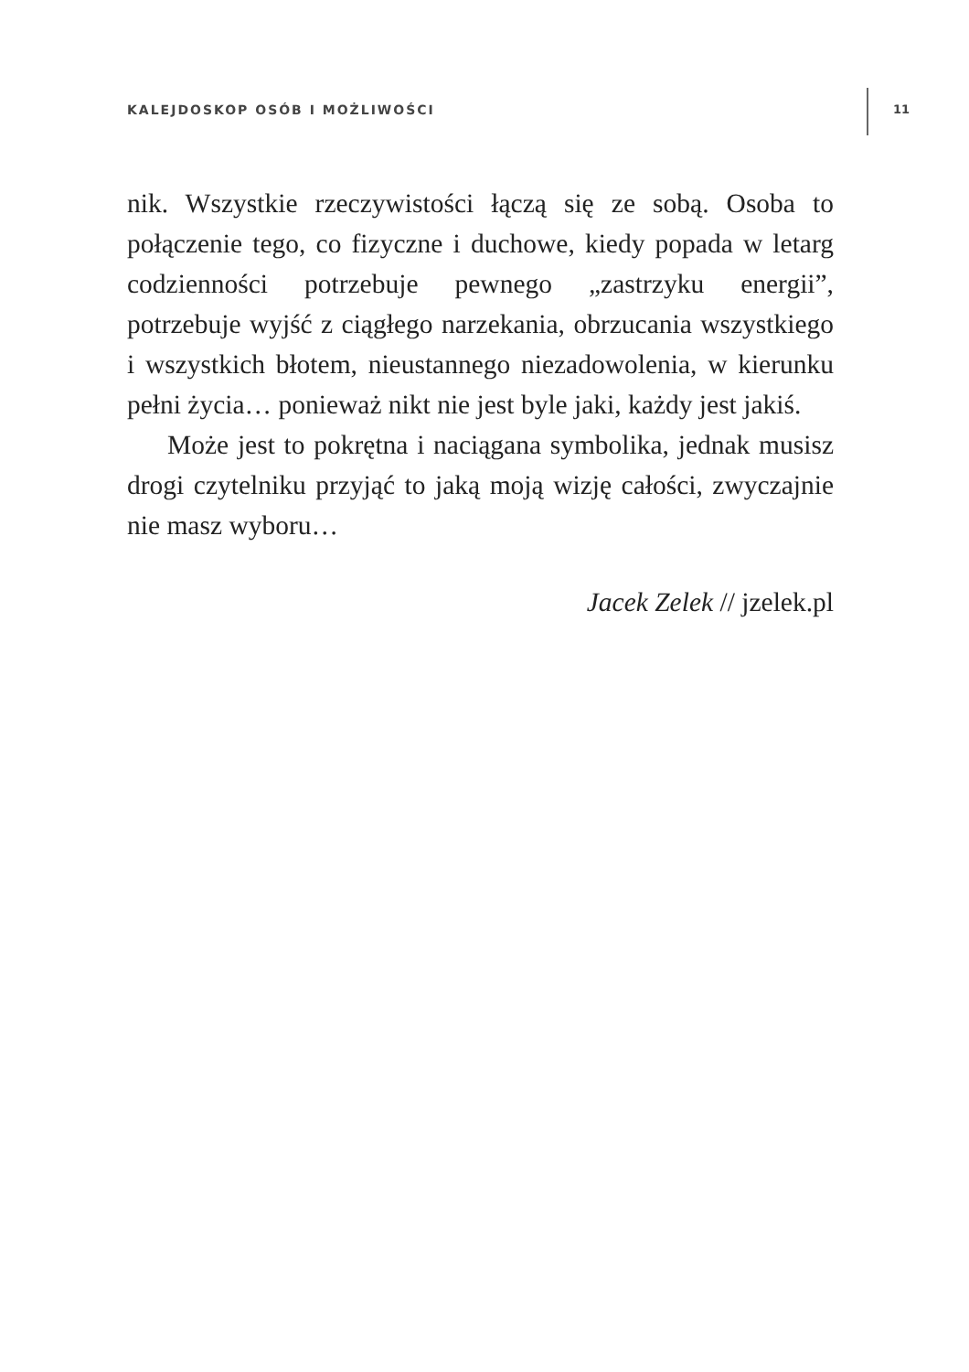KALEJDOSKOP OSÓB I MOŻLIWOŚCI 11
nik. Wszystkie rzeczywistości łączą się ze sobą. Osoba to połączenie tego, co fizyczne i duchowe, kiedy popada w letarg codzienności potrzebuje pewnego „zastrzyku energii”, potrzebuje wyjść z ciągłego narzekania, obrzucania wszystkiego i wszystkich błotem, nieustannego niezadowolenia, w kierunku pełni życia… ponieważ nikt nie jest byle jaki, każdy jest jakiś.
Może jest to pokrętna i naciągana symbolika, jednak musisz drogi czytelniku przyjąć to jaką moją wizję całości, zwyczajnie nie masz wyboru…
Jacek Zelek // jzelek.pl